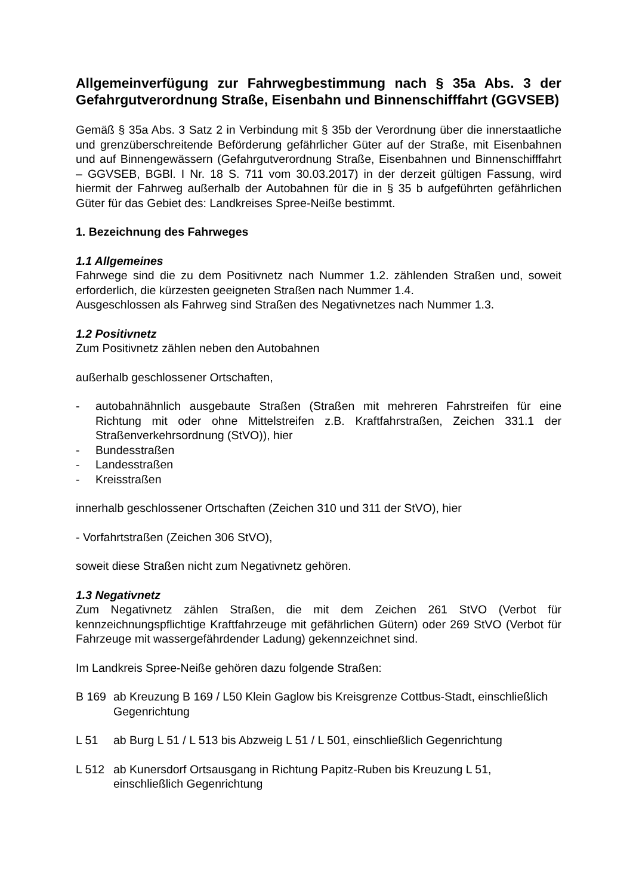Allgemeinverfügung zur Fahrwegbestimmung nach § 35a Abs. 3 der Gefahrgutverordnung Straße, Eisenbahn und Binnenschifffahrt (GGVSEB)
Gemäß § 35a Abs. 3 Satz 2 in Verbindung mit § 35b der Verordnung über die innerstaatliche und grenzüberschreitende Beförderung gefährlicher Güter auf der Straße, mit Eisenbahnen und auf Binnengewässern (Gefahrgutverordnung Straße, Eisenbahnen und Binnenschifffahrt – GGVSEB, BGBl. I Nr. 18 S. 711 vom 30.03.2017) in der derzeit gültigen Fassung, wird hiermit der Fahrweg außerhalb der Autobahnen für die in § 35 b aufgeführten gefährlichen Güter für das Gebiet des: Landkreises Spree-Neiße bestimmt.
1. Bezeichnung des Fahrweges
1.1 Allgemeines
Fahrwege sind die zu dem Positivnetz nach Nummer 1.2. zählenden Straßen und, soweit erforderlich, die kürzesten geeigneten Straßen nach Nummer 1.4.
Ausgeschlossen als Fahrweg sind Straßen des Negativnetzes nach Nummer 1.3.
1.2 Positivnetz
Zum Positivnetz zählen neben den Autobahnen
außerhalb geschlossener Ortschaften,
- autobahnähnlich ausgebaute Straßen (Straßen mit mehreren Fahrstreifen für eine Richtung mit oder ohne Mittelstreifen z.B. Kraftfahrstraßen, Zeichen 331.1 der Straßenverkehrsordnung (StVO)), hier
- Bundesstraßen
- Landesstraßen
- Kreisstraßen
innerhalb geschlossener Ortschaften (Zeichen 310 und 311 der StVO), hier
- Vorfahrtstraßen (Zeichen 306 StVO),
soweit diese Straßen nicht zum Negativnetz gehören.
1.3 Negativnetz
Zum Negativnetz zählen Straßen, die mit dem Zeichen 261 StVO (Verbot für kennzeichnungspflichtige Kraftfahrzeuge mit gefährlichen Gütern) oder 269 StVO (Verbot für Fahrzeuge mit wassergefährdender Ladung) gekennzeichnet sind.
Im Landkreis Spree-Neiße gehören dazu folgende Straßen:
B 169 ab Kreuzung B 169 / L50 Klein Gaglow bis Kreisgrenze Cottbus-Stadt, einschließlich Gegenrichtung
L 51 ab Burg L 51 / L 513 bis Abzweig L 51 / L 501, einschließlich Gegenrichtung
L 512 ab Kunersdorf Ortsausgang in Richtung Papitz-Ruben bis Kreuzung L 51, einschließlich Gegenrichtung